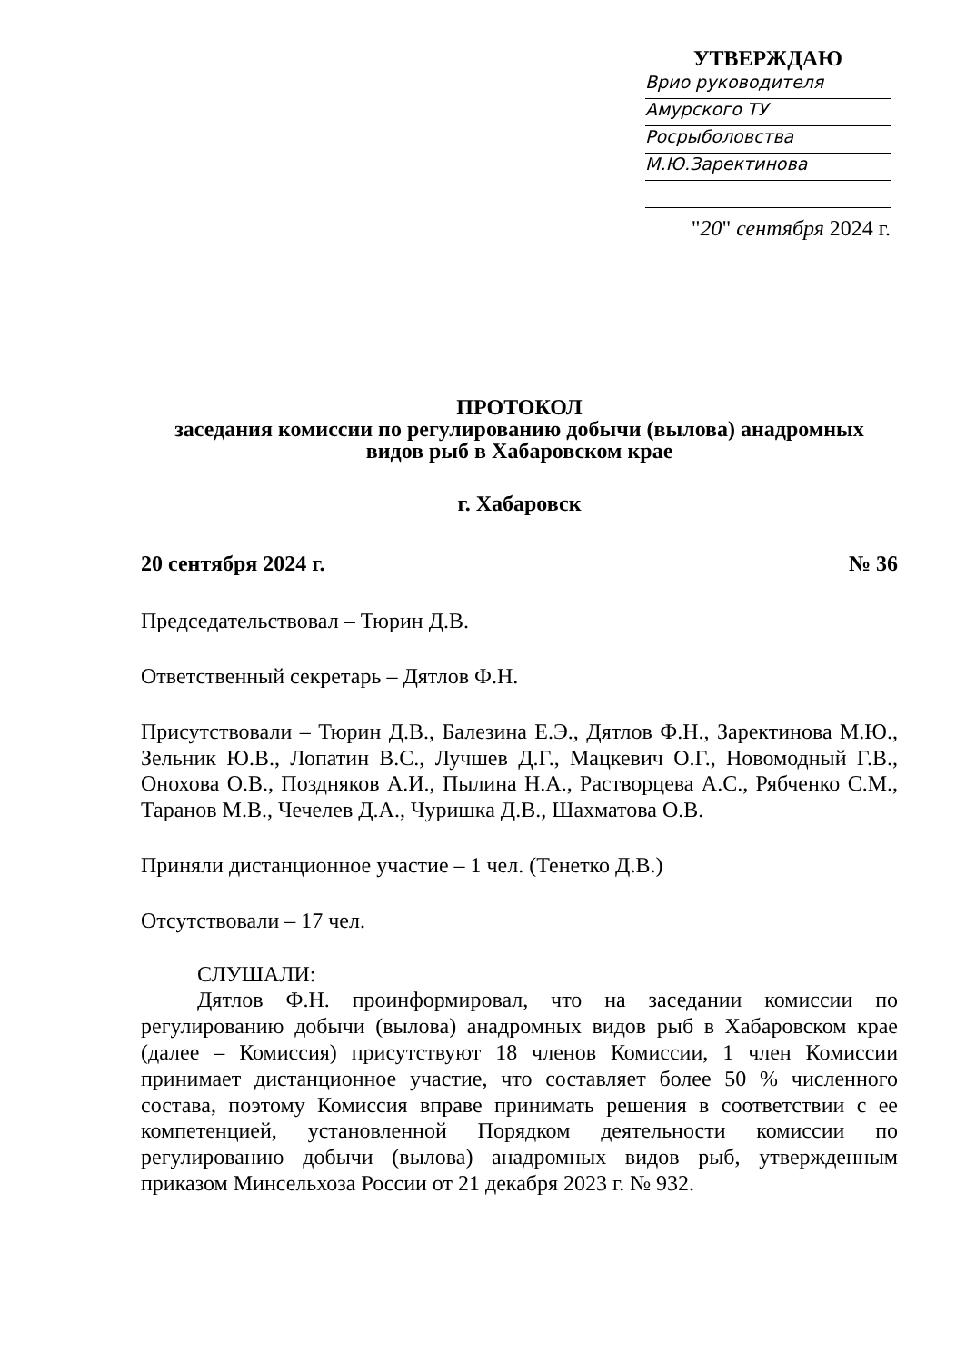УТВЕРЖДАЮ
Врио руководителя
Амурского ТУ
Росрыболовства
М.Ю.Заректинова
"20" сентября 2024 г.
ПРОТОКОЛ
заседания комиссии по регулированию добычи (вылова) анадромных
видов рыб в Хабаровском крае
г. Хабаровск
20 сентября 2024 г. № 36
Председательствовал – Тюрин Д.В.
Ответственный секретарь – Дятлов Ф.Н.
Присутствовали – Тюрин Д.В., Балезина Е.Э., Дятлов Ф.Н., Заректинова М.Ю., Зельник Ю.В., Лопатин В.С., Лучшев Д.Г., Мацкевич О.Г., Новомодный Г.В., Онохова О.В., Поздняков А.И., Пылина Н.А., Растворцева А.С., Рябченко С.М., Таранов М.В., Чечелев Д.А., Чуришка Д.В., Шахматова О.В.
Приняли дистанционное участие – 1 чел. (Тенетко Д.В.)
Отсутствовали – 17 чел.
СЛУШАЛИ:
Дятлов Ф.Н. проинформировал, что на заседании комиссии по регулированию добычи (вылова) анадромных видов рыб в Хабаровском крае (далее – Комиссия) присутствуют 18 членов Комиссии, 1 член Комиссии принимает дистанционное участие, что составляет более 50 % численного состава, поэтому Комиссия вправе принимать решения в соответствии с ее компетенцией, установленной Порядком деятельности комиссии по регулированию добычи (вылова) анадромных видов рыб, утвержденным приказом Минсельхоза России от 21 декабря 2023 г. № 932.